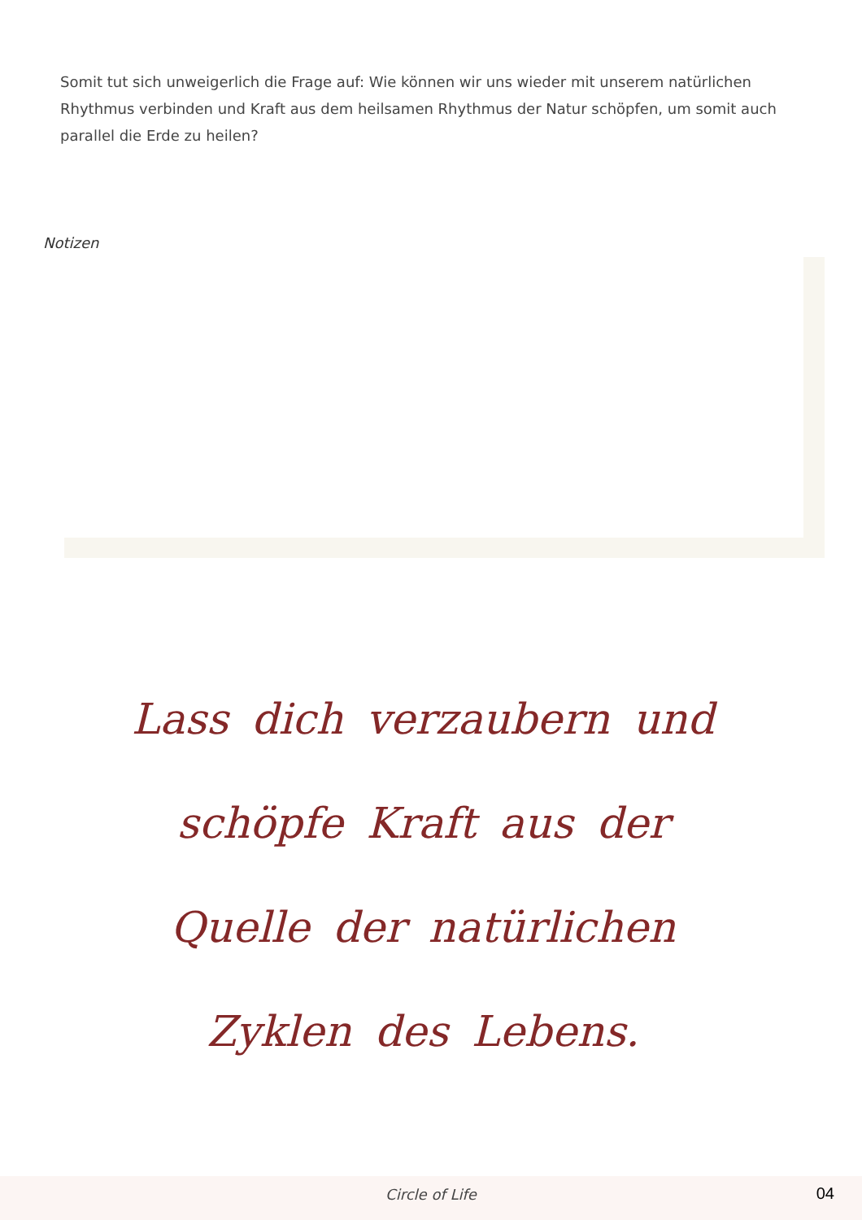Somit tut sich unweigerlich die Frage auf: Wie können wir uns wieder mit unserem natürlichen Rhythmus verbinden und Kraft aus dem heilsamen Rhythmus der Natur schöpfen, um somit auch parallel die Erde zu heilen?
Notizen
Lass dich verzaubern und
schöpfe Kraft aus der
Quelle der natürlichen
Zyklen des Lebens.
Circle of Life 04